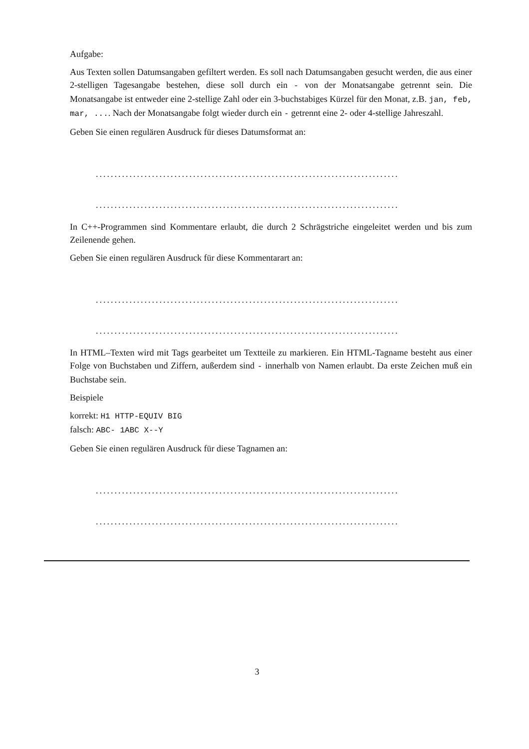Aufgabe:
Aus Texten sollen Datumsangaben gefiltert werden. Es soll nach Datumsangaben gesucht werden, die aus einer 2-stelligen Tagesangabe bestehen, diese soll durch ein - von der Monatsangabe getrennt sein. Die Monatsangabe ist entweder eine 2-stellige Zahl oder ein 3-buchstabiges Kürzel für den Monat, z.B. jan, feb, mar, .... Nach der Monatsangabe folgt wieder durch ein - getrennt eine 2- oder 4-stellige Jahreszahl.
Geben Sie einen regulären Ausdruck für dieses Datumsformat an:
.................................................................................
.................................................................................
In C++-Programmen sind Kommentare erlaubt, die durch 2 Schrägstriche eingeleitet werden und bis zum Zeilenende gehen.
Geben Sie einen regulären Ausdruck für diese Kommentarart an:
.................................................................................
.................................................................................
In HTML–Texten wird mit Tags gearbeitet um Textteile zu markieren. Ein HTML-Tagname besteht aus einer Folge von Buchstaben und Ziffern, außerdem sind - innerhalb von Namen erlaubt. Da erste Zeichen muß ein Buchstabe sein.
Beispiele
korrekt: H1 HTTP-EQUIV BIG
falsch: ABC- 1ABC X--Y
Geben Sie einen regulären Ausdruck für diese Tagnamen an:
.................................................................................
.................................................................................
3